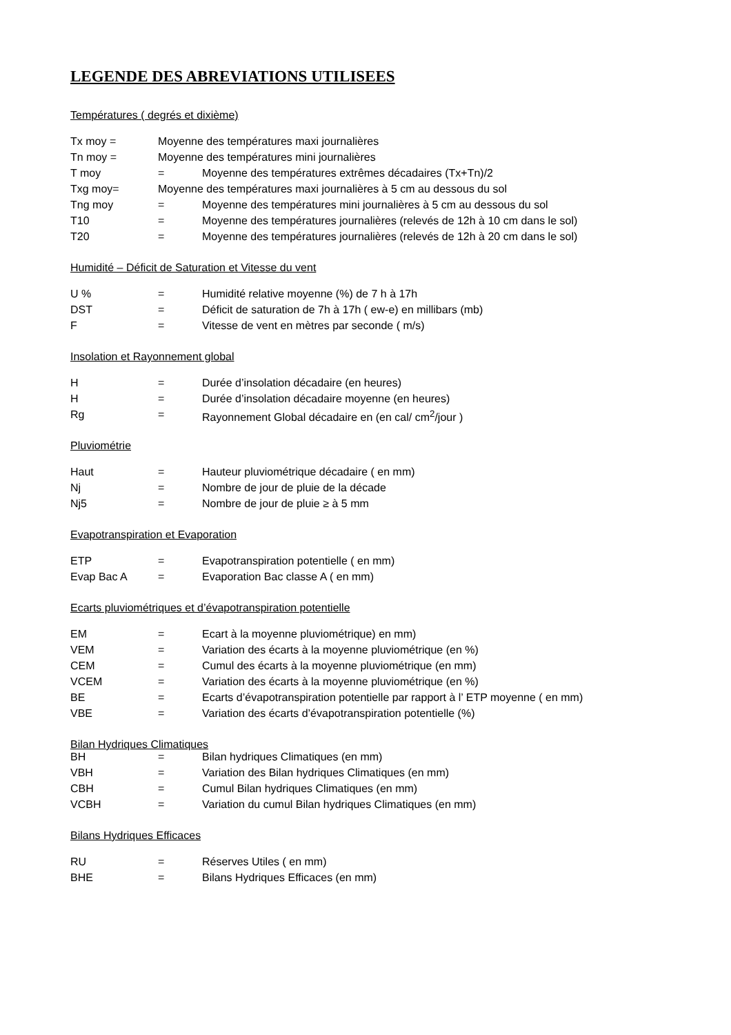LEGENDE DES ABREVIATIONS UTILISEES
Températures ( degrés et dixième)
| Tx moy = | Moyenne des températures maxi journalières | |
| Tn moy = | Moyenne des températures mini journalières | |
| T moy | = | Moyenne des températures extrêmes décadaires (Tx+Tn)/2 |
| Txg moy= | Moyenne des températures maxi journalières à 5 cm au dessous du sol | |
| Tng moy | = | Moyenne des températures mini journalières à 5 cm au dessous du sol |
| T10 | = | Moyenne des températures journalières (relevés de 12h à 10 cm dans le sol) |
| T20 | = | Moyenne des températures journalières (relevés de 12h à 20 cm dans le sol) |
Humidité – Déficit de Saturation et Vitesse du vent
| U % | = | Humidité relative moyenne (%) de 7 h à 17h |
| DST | = | Déficit de saturation de 7h à 17h ( ew-e) en millibars (mb) |
| F | = | Vitesse de vent en mètres par seconde ( m/s) |
Insolation et Rayonnement global
| H | = | Durée d’insolation décadaire (en heures) |
| H | = | Durée d’insolation décadaire moyenne (en heures) |
| Rg | = | Rayonnement Global décadaire en (en cal/ cm<sup>2</sup>/jour ) |
Pluviométrie
| Haut | = | Hauteur pluviométrique décadaire ( en mm) |
| Nj | = | Nombre de jour de pluie de la décade |
| Nj5 | = | Nombre de jour de pluie ≥ à 5 mm |
Evapotranspiration et Evaporation
| ETP | = | Evapotranspiration potentielle ( en mm) |
| Evap Bac A | = | Evaporation Bac classe A ( en mm) |
Ecarts pluviométriques et d’évapotranspiration potentielle
| EM | = | Ecart à la moyenne pluviométrique) en mm) |
| VEM | = | Variation des écarts à la moyenne pluviométrique (en %) |
| CEM | = | Cumul des écarts à la moyenne pluviométrique (en mm) |
| VCEM | = | Variation des écarts à la moyenne pluviométrique (en %) |
| BE | = | Ecarts d’évapotranspiration potentielle par rapport à l’ ETP moyenne ( en mm) |
| VBE | = | Variation des écarts d’évapotranspiration potentielle (%) |
Bilan Hydriques Climatiques
| BH | = | Bilan hydriques Climatiques (en mm) |
| VBH | = | Variation des Bilan hydriques Climatiques (en mm) |
| CBH | = | Cumul Bilan hydriques Climatiques (en mm) |
| VCBH | = | Variation du cumul Bilan hydriques Climatiques (en mm) |
Bilans Hydriques Efficaces
| RU | = | Réserves Utiles ( en mm) |
| BHE | = | Bilans Hydriques Efficaces (en mm) |